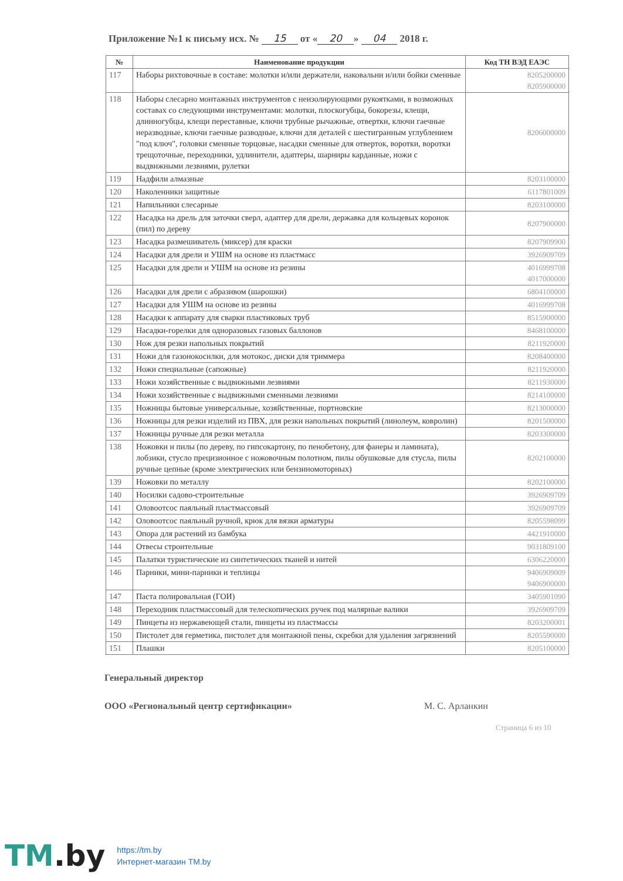Приложение №1 к письму исх. № 15 от « 20 » 04 2018 г.
| № | Наименование продукции | Код ТН ВЭД ЕАЭС |
| --- | --- | --- |
| 117 | Наборы рихтовочные в составе: молотки и/или держатели, наковальни и/или бойки сменные | 8205200000 8205900000 |
| 118 | Наборы слесарно монтажных инструментов с неизолирующими рукоятками, в возможных составах со следующими инструментами: молотки, плоскогубцы, бокорезы, клещи, длинногубцы, клещи переставные, ключи трубные рычажные, отвертки, ключи гаечные неразводные, ключи гаечные разводные, ключи для деталей с шестигранным углублением "под ключ", головки сменные торцовые, насадки сменные для отверток, воротки, воротки трещоточные, переходники, удлинители, адаптеры, шарниры карданные, ножи с выдвижными лезвиями, рулетки | 8206000000 |
| 119 | Надфили алмазные | 8203100000 |
| 120 | Наколенники защитные | 6117801009 |
| 121 | Напильники слесарные | 8203100000 |
| 122 | Насадка на дрель для заточки сверл, адаптер для дрели, державка для кольцевых коронок (пил) по дереву | 8207900000 |
| 123 | Насадка размешиватель (миксер) для краски | 8207909900 |
| 124 | Насадки для дрели и УШМ на основе из пластмасс | 3926909709 |
| 125 | Насадки для дрели и УШМ на основе из резины | 4016999708 4017000000 |
| 126 | Насадки для дрели с абразивом (шарошки) | 6804100000 |
| 127 | Насадки для УШМ на основе из резины | 4016999708 |
| 128 | Насадки к аппарату для сварки пластиковых труб | 8515900000 |
| 129 | Насадки-горелки для одноразовых газовых баллонов | 8468100000 |
| 130 | Нож для резки напольных покрытий | 8211920000 |
| 131 | Ножи для газонокосилки, для мотокос, диски для триммера | 8208400000 |
| 132 | Ножи специальные (сапожные) | 8211920000 |
| 133 | Ножи хозяйственные с выдвижными лезвиями | 8211930000 |
| 134 | Ножи хозяйственные с выдвижными сменными лезвиями | 8214100000 |
| 135 | Ножницы бытовые универсальные, хозяйственные, портновские | 8213000000 |
| 136 | Ножницы для резки изделий из ПВХ, для резки напольных покрытий (линолеум, ковролин) | 8201500000 |
| 137 | Ножницы ручные для резки металла | 8203300000 |
| 138 | Ножовки и пилы (по дереву, по гипсокартону, по пенобетону, для фанеры и ламината), лобзики, стусло прецизионное с ножовочным полотном, пилы обушковые для стусла, пилы ручные цепные (кроме электрических или бензиномоторных) | 8202100000 |
| 139 | Ножовки по металлу | 8202100000 |
| 140 | Носилки садово-строительные | 3926909709 |
| 141 | Оловоотсос паяльный пластмассовый | 3926909709 |
| 142 | Оловоотсос паяльный ручной, крюк для вязки арматуры | 8205598099 |
| 143 | Опора для растений из бамбука | 4421910000 |
| 144 | Отвесы строительные | 9031809100 |
| 145 | Палатки туристические из синтетических тканей и нитей | 6306220000 |
| 146 | Парники, мини-парники и теплицы | 9406909009 9406900000 |
| 147 | Паста полировальная (ГОИ) | 3405901090 |
| 148 | Переходник пластмассовый для телескопических ручек под малярные валики | 3926909709 |
| 149 | Пинцеты из нержавеющей стали, пинцеты из пластмассы | 8203200001 |
| 150 | Пистолет для герметика, пистолет для монтажной пены, скребки для удаления загрязнений | 8205590000 |
| 151 | Плашки | 8205100000 |
Генеральный директор
ООО «Региональный центр сертификации» М. С. Арланкин
Страница 6 из 10
TM.by
https://tm.by
Интернет-магазин TM.by